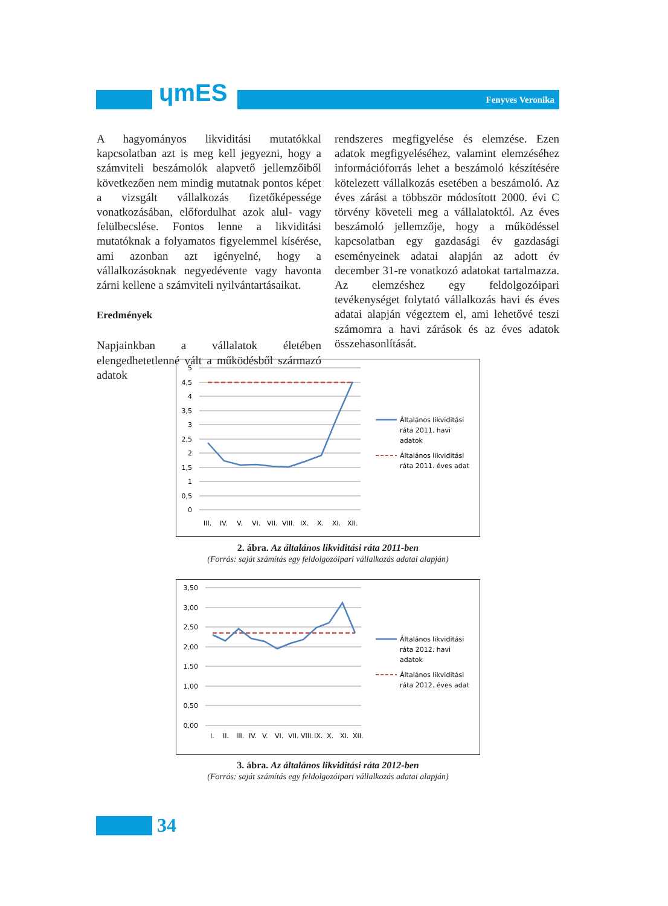ɥmES Fenyves Veronika
A hagyományos likviditási mutatókkal kapcsolatban azt is meg kell jegyezni, hogy a számviteli beszámolók alapvető jellemzőiből következően nem mindig mutatnak pontos képet a vizsgált vállalkozás fizetőképessége vonatkozásában, előfordulhat azok alul- vagy felülbecslése. Fontos lenne a likviditási mutatóknak a folyamatos figyelemmel kísérése, ami azonban azt igényelné, hogy a vállalkozásoknak negyedévente vagy havonta zárni kellene a számviteli nyilvántartásaikat.
Eredmények
Napjainkban a vállalatok életében elengedhetetlenné vált a működésből származó adatok
rendszeres megfigyelése és elemzése. Ezen adatok megfigyeléséhez, valamint elemzéséhez információforrás lehet a beszámoló készítésére kötelezett vállalkozás esetében a beszámoló. Az éves zárást a többször módosított 2000. évi C törvény követeli meg a vállalatoktól. Az éves beszámoló jellemzője, hogy a működéssel kapcsolatban egy gazdasági év gazdasági eseményeinek adatai alapján az adott év december 31-re vonatkozó adatokat tartalmazza. Az elemzéshez egy feldolgozóipari tevékenységet folytató vállalkozás havi és éves adatai alapján végeztem el, ami lehetővé teszi számomra a havi zárások és az éves adatok összehasonlítását.
5
4,5
4
3,5
3
2,5
2
1,5
1
0,5
0
III.
IV.
V.
VI.
VII.
VIII.
IX.
X.
XI.
XII.
Általános likviditási
ráta 2011. havi
adatok
Általános likviditási
ráta 2011. éves adat
2. ábra. Az általános likviditási ráta 2011-ben
(Forrás: saját számítás egy feldolgozóipari vállalkozás adatai alapján)
3,50
3,00
2,50
2,00
1,50
1,00
0,50
0,00
I.
II.
III.
IV.
V.
VI.
VII.
VIII.
IX.
X.
XI.
XII.
Általános likviditási
ráta 2012. havi
adatok
Általános likviditási
ráta 2012. éves adat
3. ábra. Az általános likviditási ráta 2012-ben
(Forrás: saját számítás egy feldolgozóipari vállalkozás adatai alapján)
34